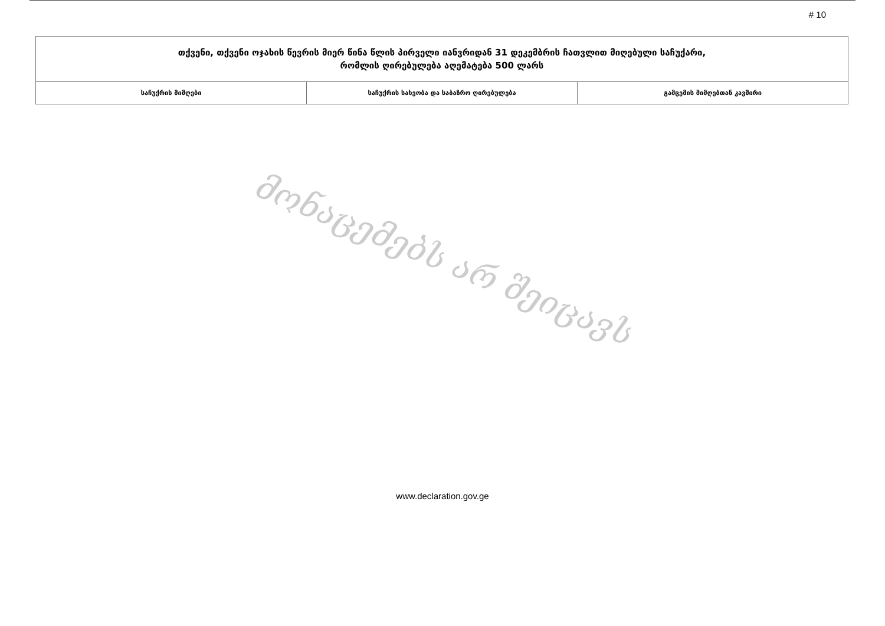# 10
| თქვენი, თქვენი ოჯახის წევრის მიერ წინა წლის პირველი იანვრიდან 31 დეკემბრის ჩათვლით მიღებული საჩუქარი, რომლის ღირებულება აღემატება 500 ლარს | | |
| --- | --- | --- |
| საჩუქრის მიმღები | საჩუქრის სახეობა და საბაზრო ღირებულება | გამცემის მიმღებთან კავშირი |
მონაცემებს არ შეიცავს
www.declaration.gov.ge